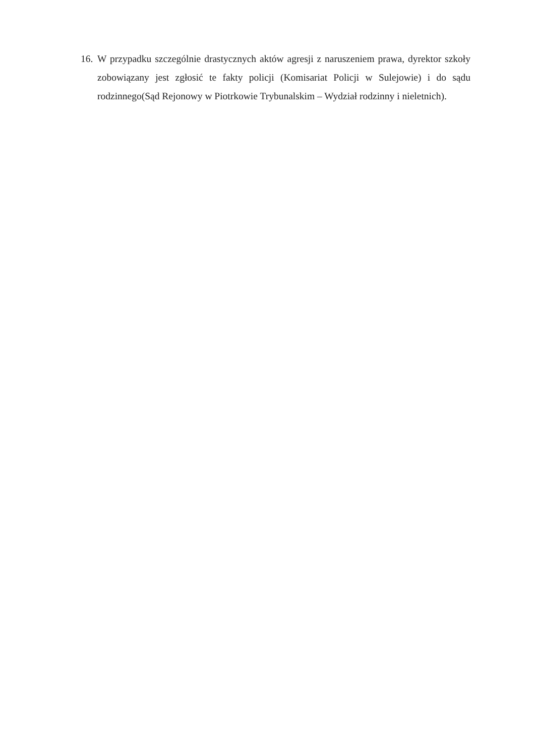16.
W przypadku szczególnie drastycznych aktów agresji z naruszeniem prawa, dyrektor szkoły zobowiązany jest zgłosić te fakty policji (Komisariat Policji w Sulejowie) i do sądu rodzinnego(Sąd Rejonowy w Piotrkowie Trybunalskim – Wydział rodzinny i nieletnich).